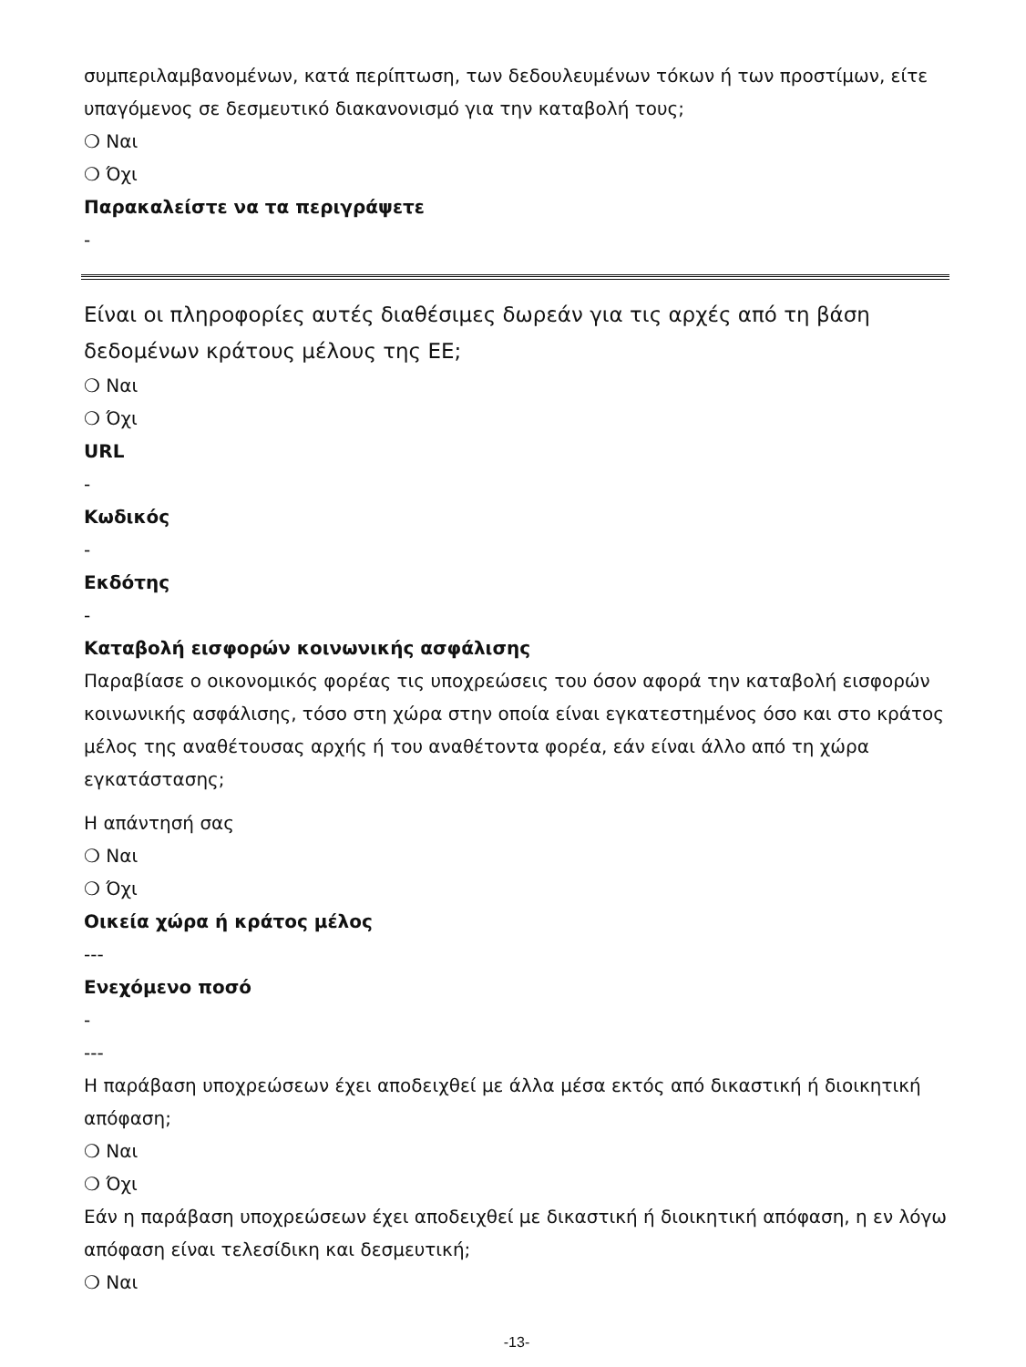συμπεριλαμβανομένων, κατά περίπτωση, των δεδουλευμένων τόκων ή των προστίμων, είτε υπαγόμενος σε δεσμευτικό διακανονισμό για την καταβολή τους;
❍ Ναι
❍ Όχι
Παρακαλείστε να τα περιγράψετε
-
Είναι οι πληροφορίες αυτές διαθέσιμες δωρεάν για τις αρχές από τη βάση δεδομένων κράτους μέλους της ΕΕ;
❍ Ναι
❍ Όχι
URL
-
Κωδικός
-
Εκδότης
-
Καταβολή εισφορών κοινωνικής ασφάλισης
Παραβίασε ο οικονομικός φορέας τις υποχρεώσεις του όσον αφορά την καταβολή εισφορών κοινωνικής ασφάλισης, τόσο στη χώρα στην οποία είναι εγκατεστημένος όσο και στο κράτος μέλος της αναθέτουσας αρχής ή του αναθέτοντα φορέα, εάν είναι άλλο από τη χώρα εγκατάστασης;
Η απάντησή σας
❍ Ναι
❍ Όχι
Οικεία χώρα ή κράτος μέλος
---
Ενεχόμενο ποσό
-
---
Η παράβαση υποχρεώσεων έχει αποδειχθεί με άλλα μέσα εκτός από δικαστική ή διοικητική απόφαση;
❍ Ναι
❍ Όχι
Εάν η παράβαση υποχρεώσεων έχει αποδειχθεί με δικαστική ή διοικητική απόφαση, η εν λόγω απόφαση είναι τελεσίδικη και δεσμευτική;
❍ Ναι
-13-